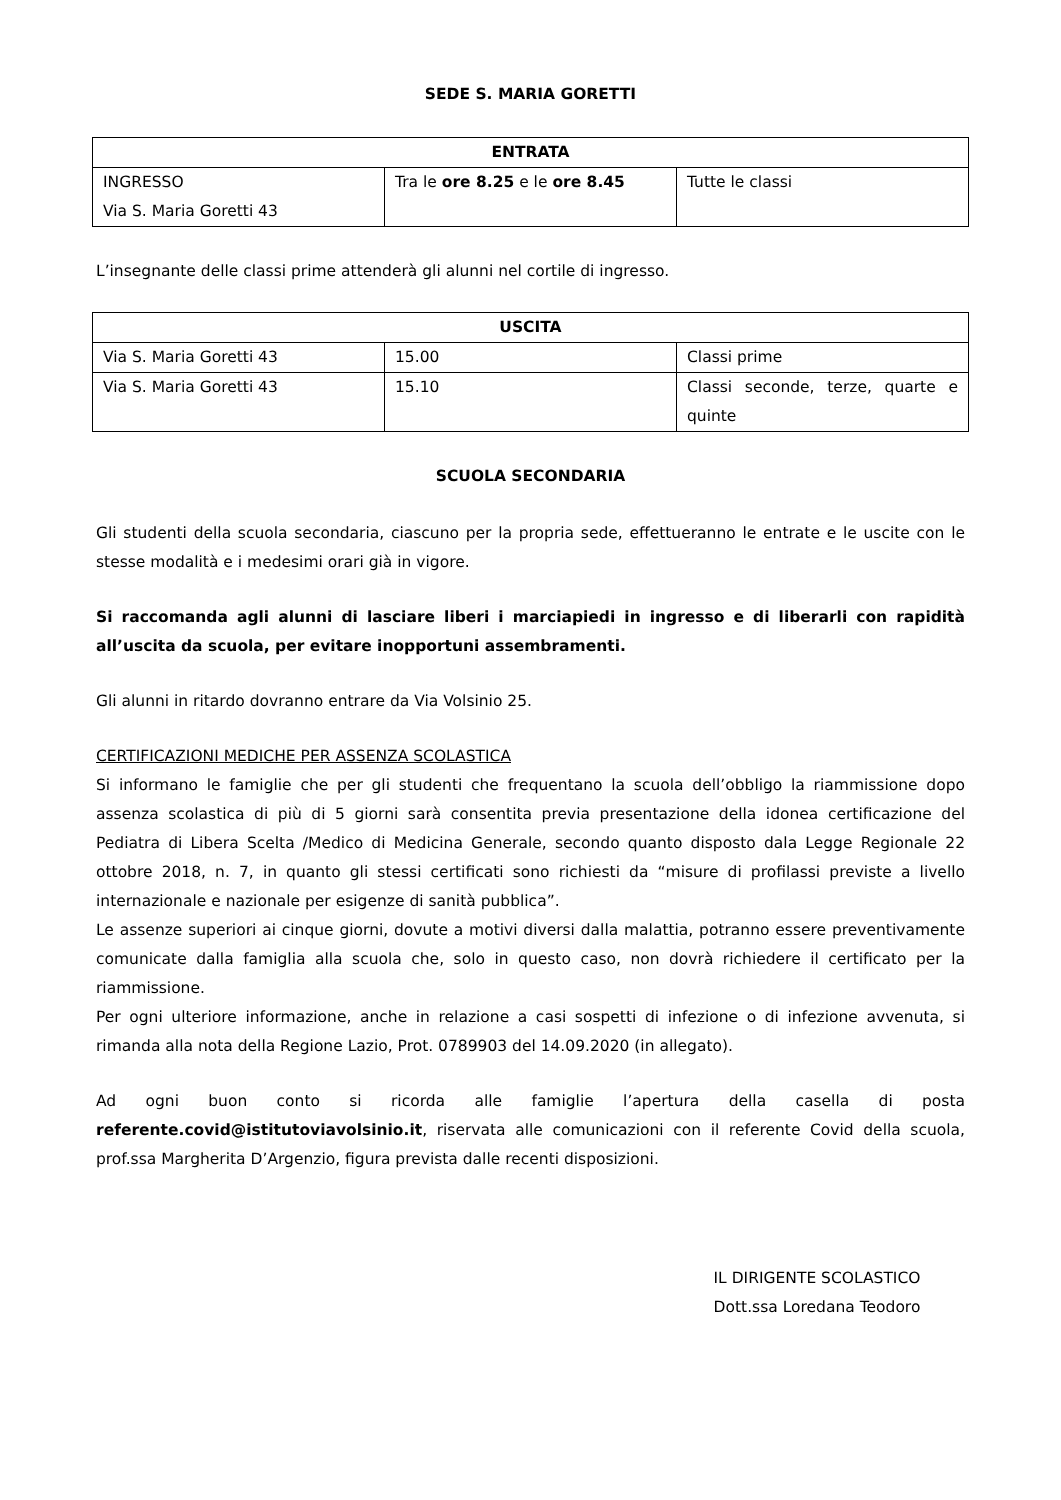SEDE S. MARIA GORETTI
| ENTRATA | | |
| --- | --- | --- |
| INGRESSO Via S. Maria Goretti 43 | Tra le ore 8.25 e le ore 8.45 | Tutte le classi |
L’insegnante delle classi prime attenderà gli alunni nel cortile di ingresso.
| USCITA | | |
| --- | --- | --- |
| Via S. Maria Goretti 43 | 15.00 | Classi prime |
| Via S. Maria Goretti 43 | 15.10 | Classi seconde, terze, quarte e quinte |
SCUOLA SECONDARIA
Gli studenti della scuola secondaria, ciascuno per la propria sede, effettueranno le entrate e le uscite con le stesse modalità e i medesimi orari già in vigore.
Si raccomanda agli alunni di lasciare liberi i marciapiedi in ingresso e di liberarli con rapidità all’uscita da scuola, per evitare inopportuni assembramenti.
Gli alunni in ritardo dovranno entrare da Via Volsinio 25.
CERTIFICAZIONI MEDICHE PER ASSENZA SCOLASTICA
Si informano le famiglie che per gli studenti che frequentano la scuola dell’obbligo la riammissione dopo assenza scolastica di più di 5 giorni sarà consentita previa presentazione della idonea certificazione del Pediatra di Libera Scelta /Medico di Medicina Generale, secondo quanto disposto dala Legge Regionale 22 ottobre 2018, n. 7, in quanto gli stessi certificati sono richiesti da “misure di profilassi previste a livello internazionale e nazionale per esigenze di sanità pubblica”.
Le assenze superiori ai cinque giorni, dovute a motivi diversi dalla malattia, potranno essere preventivamente comunicate dalla famiglia alla scuola che, solo in questo caso, non dovrà richiedere il certificato per la riammissione.
Per ogni ulteriore informazione, anche in relazione a casi sospetti di infezione o di infezione avvenuta, si rimanda alla nota della Regione Lazio, Prot. 0789903 del 14.09.2020 (in allegato).
Ad ogni buon conto si ricorda alle famiglie l’apertura della casella di posta referente.covid@istitutoviavolsinio.it, riservata alle comunicazioni con il referente Covid della scuola, prof.ssa Margherita D’Argenzio, figura prevista dalle recenti disposizioni.
IL DIRIGENTE SCOLASTICO
Dott.ssa Loredana Teodoro